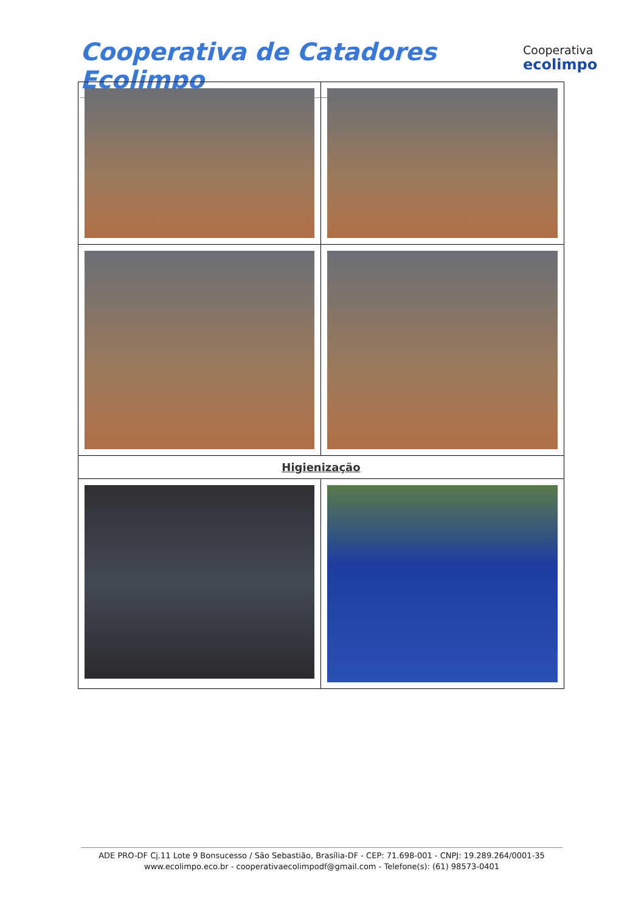Cooperativa de Catadores Ecolimpo
Cooperativa
ecolimpo
| Higienização | |
ADE PRO-DF Cj.11 Lote 9 Bonsucesso / São Sebastião, Brasília-DF - CEP: 71.698-001 - CNPJ: 19.289.264/0001-35
www.ecolimpo.eco.br - cooperativaecolimpodf@gmail.com - Telefone(s): (61) 98573-0401